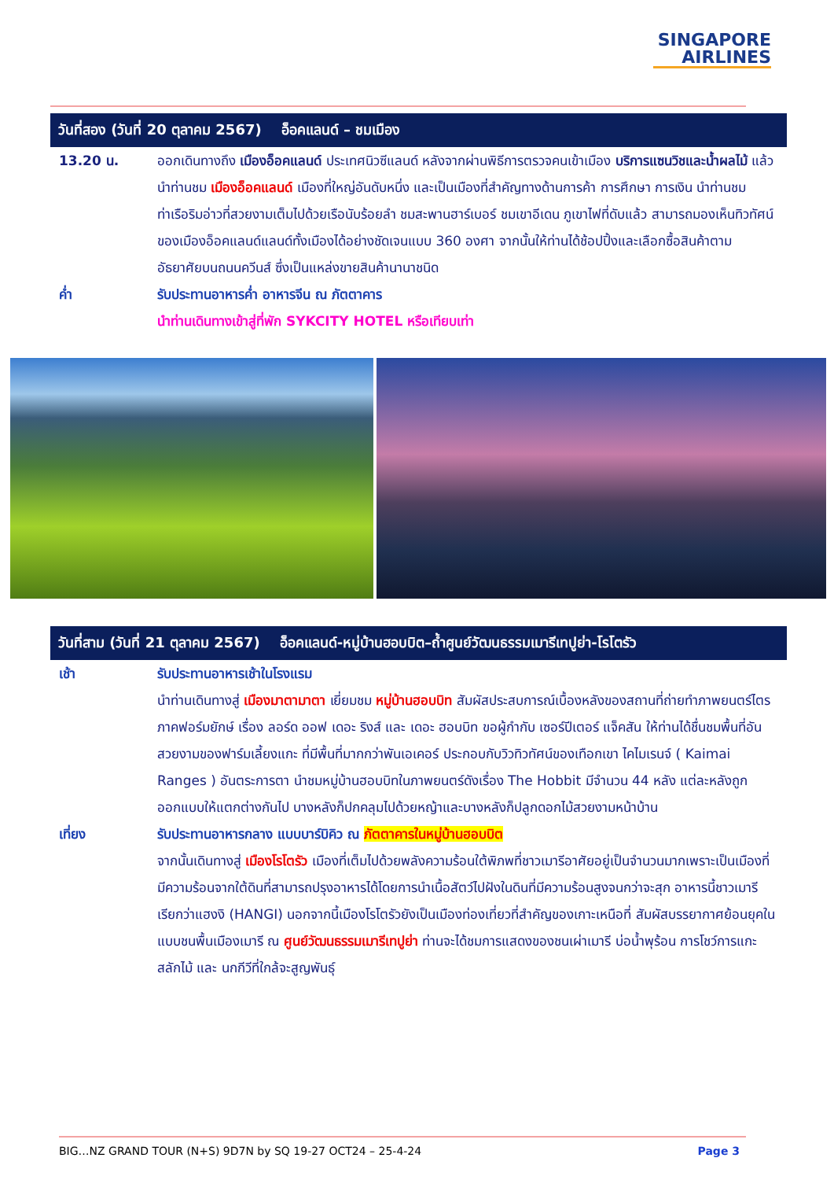SINGAPORE
AIRLINES
วันที่สอง (วันที่ 20 ตุลาคม 2567) อ็อคแลนด์ – ชมเมือง
13.20 น. ออกเดินทางถึง เมืองอ็อคแลนด์ ประเทศนิวซีแลนด์ หลังจากผ่านพิธีการตรวจคนเข้าเมือง บริการแซนวิชและน้ำผลไม้ แล้วนำท่านชม เมืองอ็อคแลนด์ เมืองที่ใหญ่อันดับหนึ่ง และเป็นเมืองที่สำคัญทางด้านการค้า การศึกษา การเงิน นำท่านชมท่าเรือริมอ่าวที่สวยงามเต็มไปด้วยเรือนับร้อยลำ ชมสะพานฮาร์เบอร์ ชมเขาอีเดน ภูเขาไฟที่ดับแล้ว สามารถมองเห็นทิวทัศน์ของเมืองอ็อคแลนด์แลนด์ทั้งเมืองได้อย่างชัดเจนแบบ 360 องศา จากนั้นให้ท่านได้ช้อปปิ้งและเลือกซื้อสินค้าตามอัธยาศัยบนถนนควีนส์ ซึ่งเป็นแหล่งขายสินค้านานาชนิด
ค่ำ รับประทานอาหารค่ำ อาหารจีน ณ ภัตตาคาร
นำท่านเดินทางเข้าสู่ที่พัก SYKCITY HOTEL หรือเทียบเท่า
วันที่สาม (วันที่ 21 ตุลาคม 2567) อ็อคแลนด์-หมู่บ้านฮอบบิต–ถ้ำศูนย์วัฒนธรรมเมารีเทปูย่า-โรโตรัว
เช้า รับประทานอาหารเช้าในโรงแรม
นำท่านเดินทางสู่ เมืองมาตามาตา เยี่ยมชม หมู่บ้านฮอบบิท สัมผัสประสบการณ์เบื้องหลังของสถานที่ถ่ายทำภาพยนตร์ไตรภาคฟอร์มยักษ์ เรื่อง ลอร์ด ออฟ เดอะ ริงส์ และ เดอะ ฮอบบิท ขอผู้กำกับ เซอร์ปีเตอร์ แจ็คสัน ให้ท่านได้ชื่นชมพื้นที่อันสวยงามของฟาร์มเลี้ยงแกะ ที่มีพื้นที่มากกว่าพันเอเคอร์ ประกอบกับวิวทิวทัศน์ของเทือกเขา ไคไมเรนจ์ ( Kaimai Ranges ) อันตระการตา นำชมหมู่บ้านฮอบบิทในภาพยนตร์ดังเรื่อง The Hobbit มีจำนวน 44 หลัง แต่ละหลังถูกออกแบบให้แตกต่างกันไป บางหลังก็ปกคลุมไปด้วยหญ้าและบางหลังก็ปลูกดอกไม้สวยงามหน้าบ้าน
เที่ยง รับประทานอาหารกลาง แบบบาร์บิคิว ณ ภัตตาคารในหมู่บ้านฮอบบิต
จากนั้นเดินทางสู่ เมืองโรโตรัว เมืองที่เต็มไปด้วยพลังความร้อนใต้พิภพที่ชาวเมารีอาศัยอยู่เป็นจำนวนมากเพราะเป็นเมืองที่มีความร้อนจากใต้ดินที่สามารถปรุงอาหารได้โดยการนำเนื้อสัตว์ไปฝังในดินที่มีความร้อนสูงจนกว่าจะสุก อาหารนี้ชาวเมารีเรียกว่าแฮงงิ (HANGI) นอกจากนี้เมืองโรโตรัวยังเป็นเมืองท่องเที่ยวที่สำคัญของเกาะเหนือที่ สัมผัสบรรยากาศย้อนยุคในแบบชนพื้นเมืองเมารี ณ ศูนย์วัฒนธรรมเมารีเทปูย่า ท่านจะได้ชมการแสดงของชนเผ่าเมารี บ่อน้ำพุร้อน การโชว์การแกะสลักไม้ และ นกกีวีที่ใกล้จะสูญพันธุ์
BIG…NZ GRAND TOUR (N+S) 9D7N by SQ 19-27 OCT24 – 25-4-24 Page 3